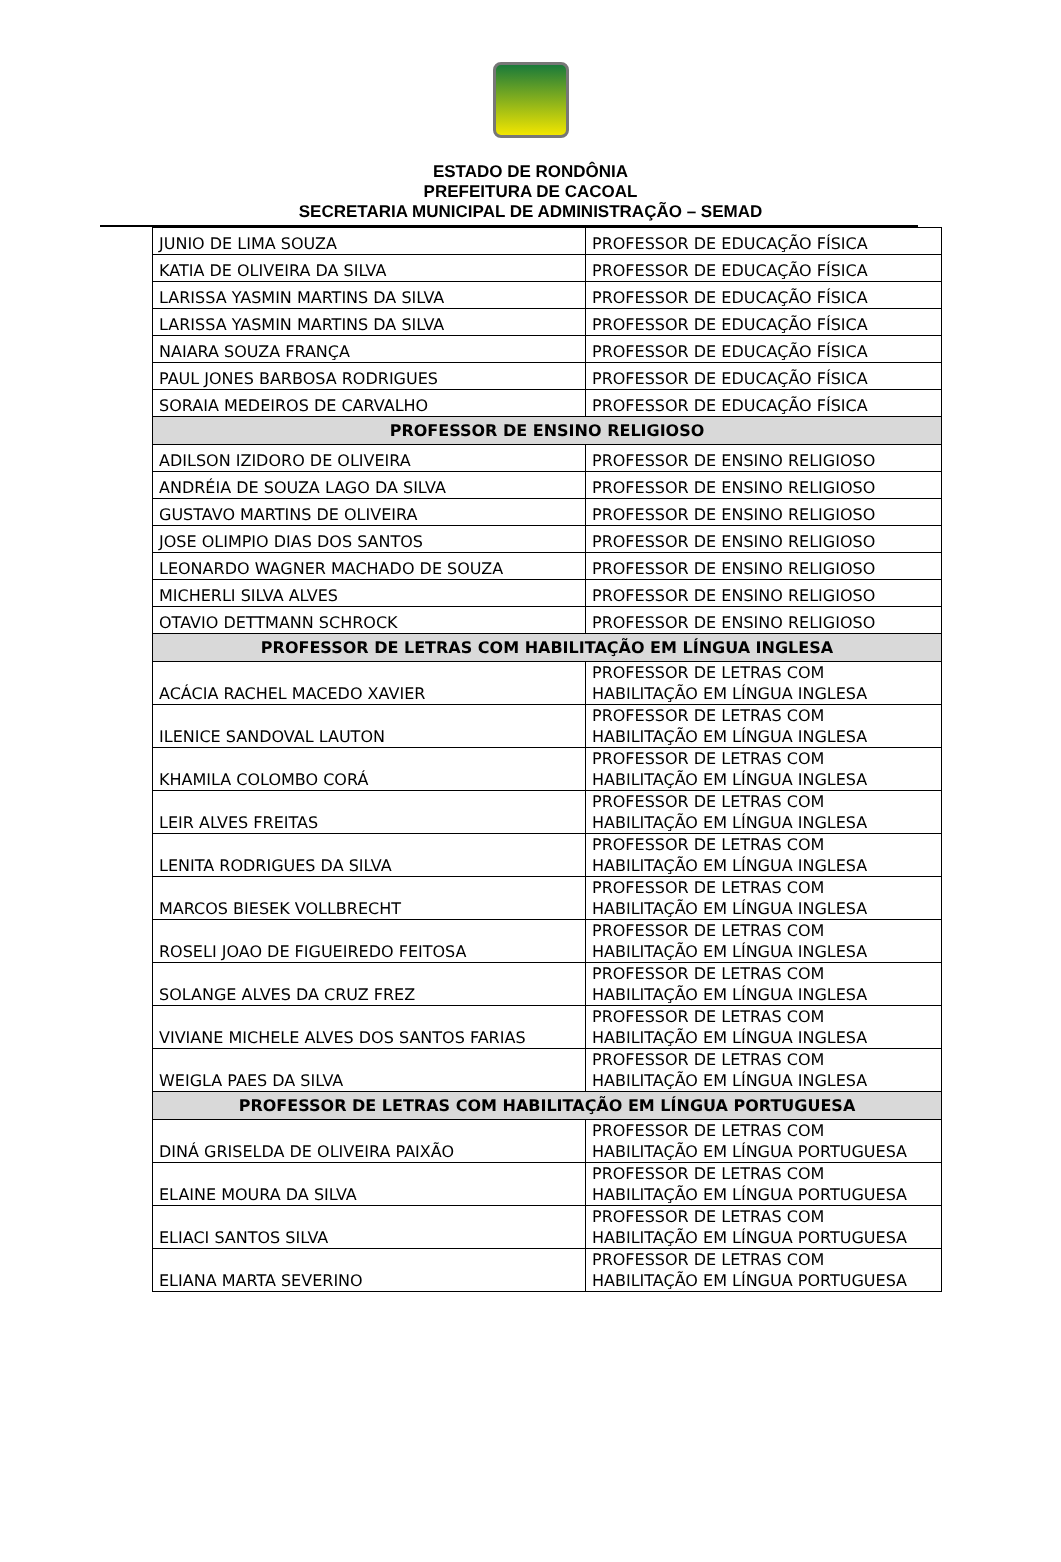ESTADO DE RONDÔNIA
PREFEITURA DE CACOAL
SECRETARIA MUNICIPAL DE ADMINISTRAÇÃO – SEMAD
| JUNIO DE LIMA SOUZA | PROFESSOR DE EDUCAÇÃO FÍSICA |
| KATIA DE OLIVEIRA DA SILVA | PROFESSOR DE EDUCAÇÃO FÍSICA |
| LARISSA YASMIN MARTINS DA SILVA | PROFESSOR DE EDUCAÇÃO FÍSICA |
| LARISSA YASMIN MARTINS DA SILVA | PROFESSOR DE EDUCAÇÃO FÍSICA |
| NAIARA SOUZA FRANÇA | PROFESSOR DE EDUCAÇÃO FÍSICA |
| PAUL JONES BARBOSA RODRIGUES | PROFESSOR DE EDUCAÇÃO FÍSICA |
| SORAIA MEDEIROS DE CARVALHO | PROFESSOR DE EDUCAÇÃO FÍSICA |
| PROFESSOR DE ENSINO RELIGIOSO | |
| ADILSON IZIDORO DE OLIVEIRA | PROFESSOR DE ENSINO RELIGIOSO |
| ANDRÉIA DE SOUZA LAGO DA SILVA | PROFESSOR DE ENSINO RELIGIOSO |
| GUSTAVO MARTINS DE OLIVEIRA | PROFESSOR DE ENSINO RELIGIOSO |
| JOSE OLIMPIO DIAS DOS SANTOS | PROFESSOR DE ENSINO RELIGIOSO |
| LEONARDO WAGNER MACHADO DE SOUZA | PROFESSOR DE ENSINO RELIGIOSO |
| MICHERLI SILVA ALVES | PROFESSOR DE ENSINO RELIGIOSO |
| OTAVIO DETTMANN SCHROCK | PROFESSOR DE ENSINO RELIGIOSO |
| PROFESSOR DE LETRAS COM HABILITAÇÃO EM LÍNGUA INGLESA | |
| ACÁCIA RACHEL MACEDO XAVIER | PROFESSOR DE LETRAS COM HABILITAÇÃO EM LÍNGUA INGLESA |
| ILENICE SANDOVAL LAUTON | PROFESSOR DE LETRAS COM HABILITAÇÃO EM LÍNGUA INGLESA |
| KHAMILA COLOMBO CORÁ | PROFESSOR DE LETRAS COM HABILITAÇÃO EM LÍNGUA INGLESA |
| LEIR ALVES FREITAS | PROFESSOR DE LETRAS COM HABILITAÇÃO EM LÍNGUA INGLESA |
| LENITA RODRIGUES DA SILVA | PROFESSOR DE LETRAS COM HABILITAÇÃO EM LÍNGUA INGLESA |
| MARCOS BIESEK VOLLBRECHT | PROFESSOR DE LETRAS COM HABILITAÇÃO EM LÍNGUA INGLESA |
| ROSELI JOAO DE FIGUEIREDO FEITOSA | PROFESSOR DE LETRAS COM HABILITAÇÃO EM LÍNGUA INGLESA |
| SOLANGE ALVES DA CRUZ FREZ | PROFESSOR DE LETRAS COM HABILITAÇÃO EM LÍNGUA INGLESA |
| VIVIANE MICHELE ALVES DOS SANTOS FARIAS | PROFESSOR DE LETRAS COM HABILITAÇÃO EM LÍNGUA INGLESA |
| WEIGLA PAES DA SILVA | PROFESSOR DE LETRAS COM HABILITAÇÃO EM LÍNGUA INGLESA |
| PROFESSOR DE LETRAS COM HABILITAÇÃO EM LÍNGUA PORTUGUESA | |
| DINÁ GRISELDA DE OLIVEIRA PAIXÃO | PROFESSOR DE LETRAS COM HABILITAÇÃO EM LÍNGUA PORTUGUESA |
| ELAINE MOURA DA SILVA | PROFESSOR DE LETRAS COM HABILITAÇÃO EM LÍNGUA PORTUGUESA |
| ELIACI SANTOS SILVA | PROFESSOR DE LETRAS COM HABILITAÇÃO EM LÍNGUA PORTUGUESA |
| ELIANA MARTA SEVERINO | PROFESSOR DE LETRAS COM HABILITAÇÃO EM LÍNGUA PORTUGUESA |